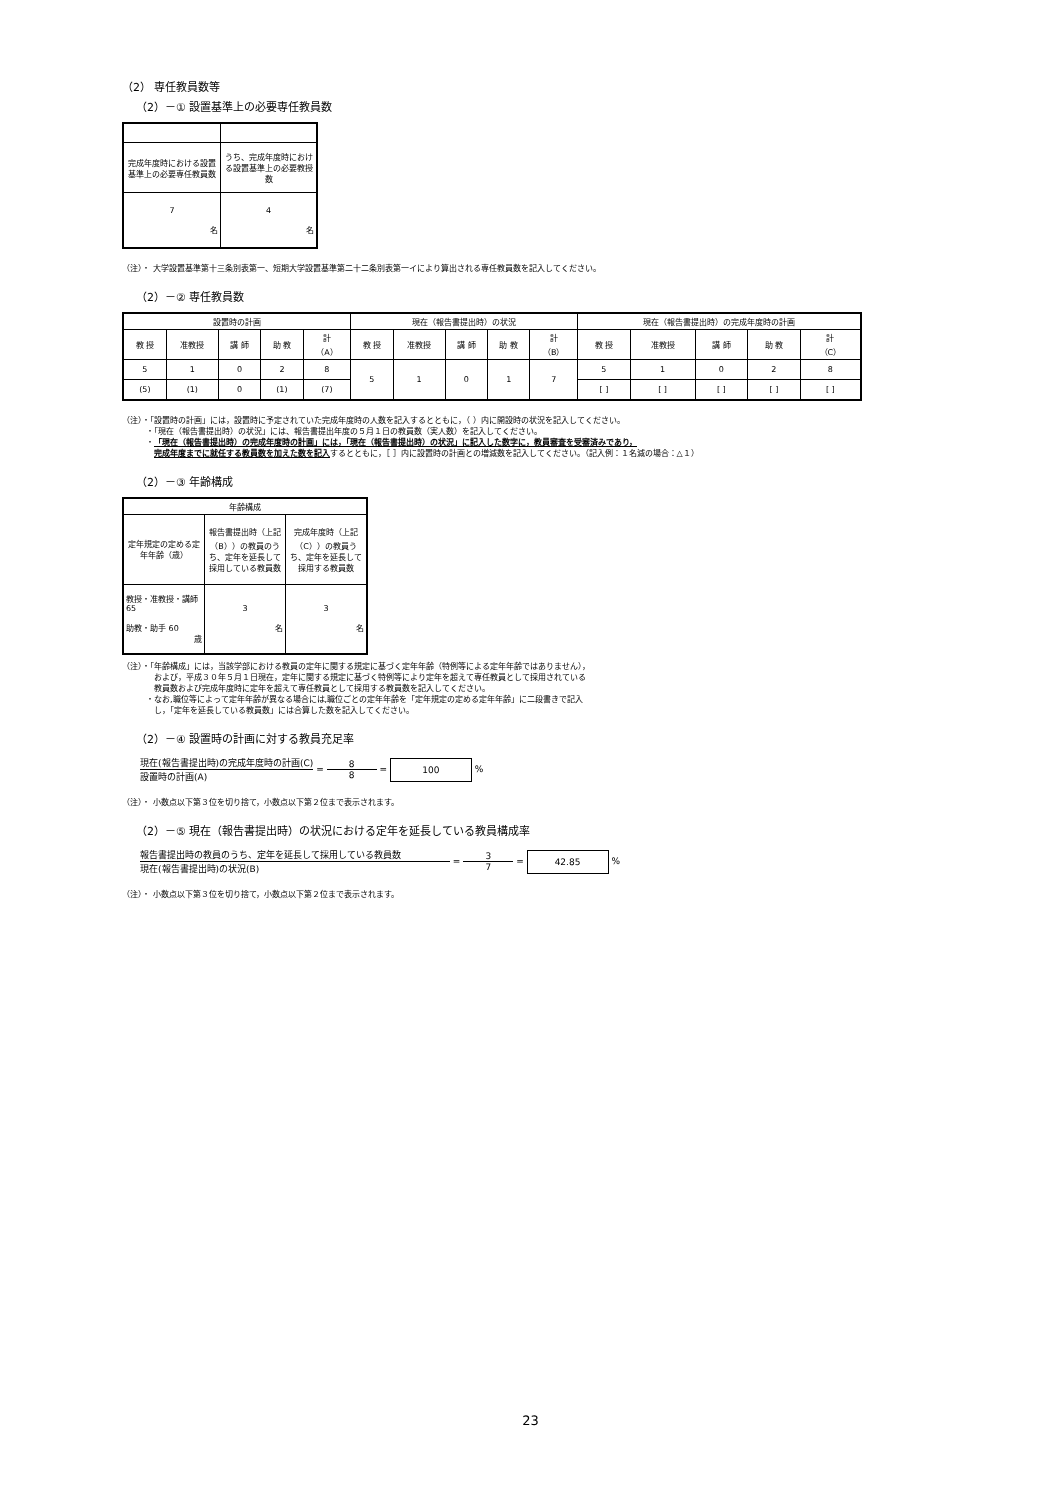（2） 専任教員数等
（2）－① 設置基準上の必要専任教員数
| 完成年度時における設置基準上の必要専任教員数 | うち、完成年度時における設置基準上の必要教授数 |
| 7 名 | 4 名 |
（注）・ 大学設置基準第十三条別表第一、短期大学設置基準第二十二条別表第一イにより算出される専任教員数を記入してください。
（2）－② 専任教員数
| 設置時の計画 | | | | | 現在（報告書提出時）の状況 | | | | | 現在（報告書提出時）の完成年度時の計画 | | | | |
| --- | --- | --- | --- | --- | --- | --- | --- | --- | --- | --- | --- | --- | --- | --- |
| 教 授 | 准教授 | 講 師 | 助 教 | 計 （A） | 教 授 | 准教授 | 講 師 | 助 教 | 計 （B） | 教 授 | 准教授 | 講 師 | 助 教 | 計 （C） |
| 5 | 1 | 0 | 2 | 8 | 5 | 1 | 0 | 1 | 7 | 5 | 1 | 0 | 2 | 8 |
| (5) | (1) | 0 | (1) | (7) | | | | | | [ ] | [ ] | [ ] | [ ] | [ ] |
（注）・「設置時の計画」には，設置時に予定されていた完成年度時の人数を記入するとともに，（ ）内に開設時の状況を記入してください。
　　　・「現在（報告書提出時）の状況」には、報告書提出年度の５月１日の教員数（実人数）を記入してください。
　　　・「現在（報告書提出時）の完成年度時の計画」には，「現在（報告書提出時）の状況」に記入した数字に，教員審査を受審済みであり，
　　　　完成年度までに就任する教員数を加えた数を記入するとともに，［ ］内に設置時の計画との増減数を記入してください。（記入例：１名減の場合：△１）
（2）－③ 年齢構成
| 年齢構成 | | |
| --- | --- | --- |
| 定年規定の定める定年年齢（歳） | 報告書提出時（上記（B））の教員のうち、定年を延長して採用している教員数 | 完成年度時（上記（C））の教員うち、定年を延長して採用する教員数 |
| 教授・准教授・講師 65 助教・助手 60 歳 | 3 名 | 3 名 |
（注）・「年齢構成」には，当該学部における教員の定年に関する規定に基づく定年年齢（特例等による定年年齢ではありません），
　　　　および，平成３０年５月１日現在，定年に関する規定に基づく特例等により定年を超えて専任教員として採用されている
　　　　教員数および完成年度時に定年を超えて専任教員として採用する教員数を記入してください。
　　　・なお,職位等によって定年年齢が異なる場合には,職位ごとの定年年齢を「定年規定の定める定年年齢」に二段書きで記入
　　　　し，「定年を延長している教員数」には合算した数を記入してください。
（2）－④ 設置時の計画に対する教員充足率
現在(報告書提出時)の完成年度時の計画(C)
設置時の計画(A)
=
8
8
= 100 %
（注）・ 小数点以下第３位を切り捨て，小数点以下第２位まで表示されます。
（2）－⑤ 現在（報告書提出時）の状況における定年を延長している教員構成率
報告書提出時の教員のうち、定年を延長して採用している教員数
現在(報告書提出時)の状況(B)
=
3
7
= 42.85 %
（注）・ 小数点以下第３位を切り捨て，小数点以下第２位まで表示されます。
23